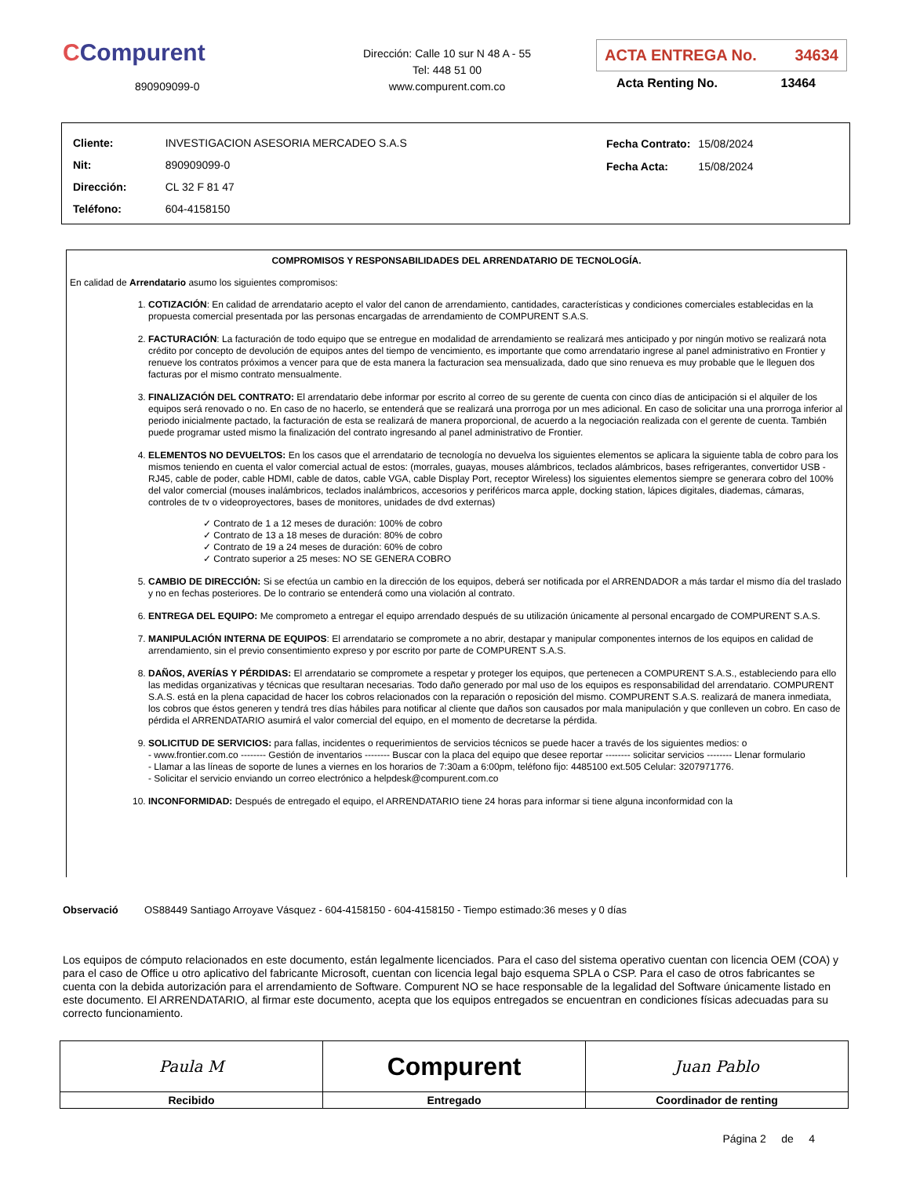CCompurent
890909099-0
Dirección: Calle 10 sur N 48 A - 55
Tel: 448 51 00
www.compurent.com.co
ACTA ENTREGA No. 34634
Acta Renting No. 13464
| Cliente: | INVESTIGACION ASESORIA MERCADEO S.A.S |
| Nit: | 890909099-0 |
| Dirección: | CL 32 F 81 47 |
| Teléfono: | 604-4158150 |
| Fecha Contrato: | 15/08/2024 |
| Fecha Acta: | 15/08/2024 |
COMPROMISOS Y RESPONSABILIDADES DEL ARRENDATARIO DE TECNOLOGÍA.
En calidad de Arrendatario asumo los siguientes compromisos:
1. COTIZACIÓN: En calidad de arrendatario acepto el valor del canon de arrendamiento, cantidades, características y condiciones comerciales establecidas en la propuesta comercial presentada por las personas encargadas de arrendamiento de COMPURENT S.A.S.
2. FACTURACIÓN: La facturación de todo equipo que se entregue en modalidad de arrendamiento se realizará mes anticipado y por ningún motivo se realizará nota crédito por concepto de devolución de equipos antes del tiempo de vencimiento, es importante que como arrendatario ingrese al panel administrativo en Frontier y renueve los contratos próximos a vencer para que de esta manera la facturacion sea mensualizada, dado que sino renueva es muy probable que le lleguen dos facturas por el mismo contrato mensualmente.
3. FINALIZACIÓN DEL CONTRATO: El arrendatario debe informar por escrito al correo de su gerente de cuenta con cinco días de anticipación si el alquiler de los equipos será renovado o no. En caso de no hacerlo, se entenderá que se realizará una prorroga por un mes adicional. En caso de solicitar una una prorroga inferior al periodo inicialmente pactado, la facturación de esta se realizará de manera proporcional, de acuerdo a la negociación realizada con el gerente de cuenta. También puede programar usted mismo la finalización del contrato ingresando al panel administrativo de Frontier.
4. ELEMENTOS NO DEVUELTOS: En los casos que el arrendatario de tecnología no devuelva los siguientes elementos se aplicara la siguiente tabla de cobro para los mismos teniendo en cuenta el valor comercial actual de estos: (morrales, guayas, mouses alámbricos, teclados alámbricos, bases refrigerantes, convertidor USB - RJ45, cable de poder, cable HDMI, cable de datos, cable VGA, cable Display Port, receptor Wireless) los siguientes elementos siempre se generara cobro del 100% del valor comercial (mouses inalámbricos, teclados inalámbricos, accesorios y periféricos marca apple, docking station, lápices digitales, diademas, cámaras, controles de tv o videoproyectores, bases de monitores, unidades de dvd externas)
✓ Contrato de 1 a 12 meses de duración: 100% de cobro
✓ Contrato de 13 a 18 meses de duración: 80% de cobro
✓ Contrato de 19 a 24 meses de duración: 60% de cobro
✓ Contrato superior a 25 meses: NO SE GENERA COBRO
5. CAMBIO DE DIRECCIÓN: Si se efectúa un cambio en la dirección de los equipos, deberá ser notificada por el ARRENDADOR a más tardar el mismo día del traslado y no en fechas posteriores. De lo contrario se entenderá como una violación al contrato.
6. ENTREGA DEL EQUIPO: Me comprometo a entregar el equipo arrendado después de su utilización únicamente al personal encargado de COMPURENT S.A.S.
7. MANIPULACIÓN INTERNA DE EQUIPOS: El arrendatario se compromete a no abrir, destapar y manipular componentes internos de los equipos en calidad de arrendamiento, sin el previo consentimiento expreso y por escrito por parte de COMPURENT S.A.S.
8. DAÑOS, AVERÍAS Y PÉRDIDAS: El arrendatario se compromete a respetar y proteger los equipos, que pertenecen a COMPURENT S.A.S., estableciendo para ello las medidas organizativas y técnicas que resultaran necesarias. Todo daño generado por mal uso de los equipos es responsabilidad del arrendatario. COMPURENT S.A.S. está en la plena capacidad de hacer los cobros relacionados con la reparación o reposición del mismo. COMPURENT S.A.S. realizará de manera inmediata, los cobros que éstos generen y tendrá tres días hábiles para notificar al cliente que daños son causados por mala manipulación y que conlleven un cobro. En caso de pérdida el ARRENDATARIO asumirá el valor comercial del equipo, en el momento de decretarse la pérdida.
9. SOLICITUD DE SERVICIOS: para fallas, incidentes o requerimientos de servicios técnicos se puede hacer a través de los siguientes medios: o
- www.frontier.com.co -------- Gestión de inventarios -------- Buscar con la placa del equipo que desee reportar -------- solicitar servicios -------- Llenar formulario
- Llamar a las líneas de soporte de lunes a viernes en los horarios de 7:30am a 6:00pm, teléfono fijo: 4485100 ext.505 Celular: 3207971776.
- Solicitar el servicio enviando un correo electrónico a helpdesk@compurent.com.co
10. INCONFORMIDAD: Después de entregado el equipo, el ARRENDATARIO tiene 24 horas para informar si tiene alguna inconformidad con la
Observació OS88449 Santiago Arroyave Vásquez - 604-4158150 - 604-4158150 - Tiempo estimado:36 meses y 0 días
Los equipos de cómputo relacionados en este documento, están legalmente licenciados. Para el caso del sistema operativo cuentan con licencia OEM (COA) y para el caso de Office u otro aplicativo del fabricante Microsoft, cuentan con licencia legal bajo esquema SPLA o CSP. Para el caso de otros fabricantes se cuenta con la debida autorización para el arrendamiento de Software. Compurent NO se hace responsable de la legalidad del Software únicamente listado en este documento. El ARRENDATARIO, al firmar este documento, acepta que los equipos entregados se encuentran en condiciones físicas adecuadas para su correcto funcionamiento.
| Paula M | Compurent | Juan Pablo |
| Recibido | Entregado | Coordinador de renting |
Página 2 de 4